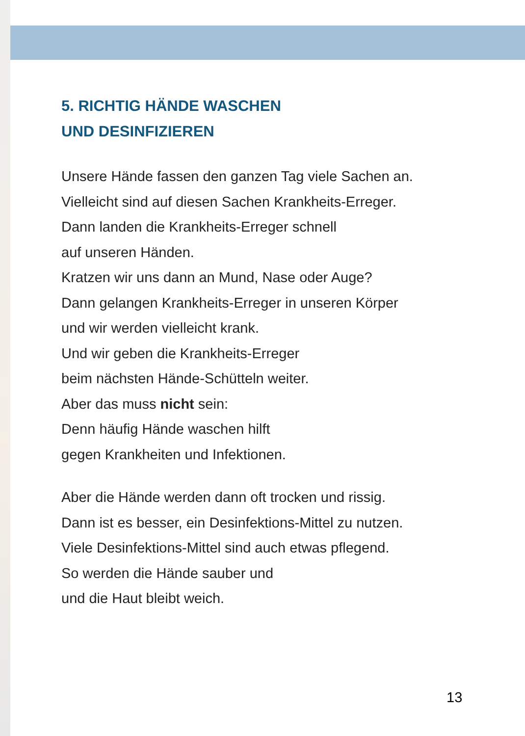5. RICHTIG HÄNDE WASCHEN
UND DESINFIZIEREN
Unsere Hände fassen den ganzen Tag viele Sachen an.
Vielleicht sind auf diesen Sachen Krankheits-Erreger.
Dann landen die Krankheits-Erreger schnell
auf unseren Händen.
Kratzen wir uns dann an Mund, Nase oder Auge?
Dann gelangen Krankheits-Erreger in unseren Körper
und wir werden vielleicht krank.
Und wir geben die Krankheits-Erreger
beim nächsten Hände-Schütteln weiter.
Aber das muss nicht sein:
Denn häufig Hände waschen hilft
gegen Krankheiten und Infektionen.
Aber die Hände werden dann oft trocken und rissig.
Dann ist es besser, ein Desinfektions-Mittel zu nutzen.
Viele Desinfektions-Mittel sind auch etwas pflegend.
So werden die Hände sauber und
und die Haut bleibt weich.
13